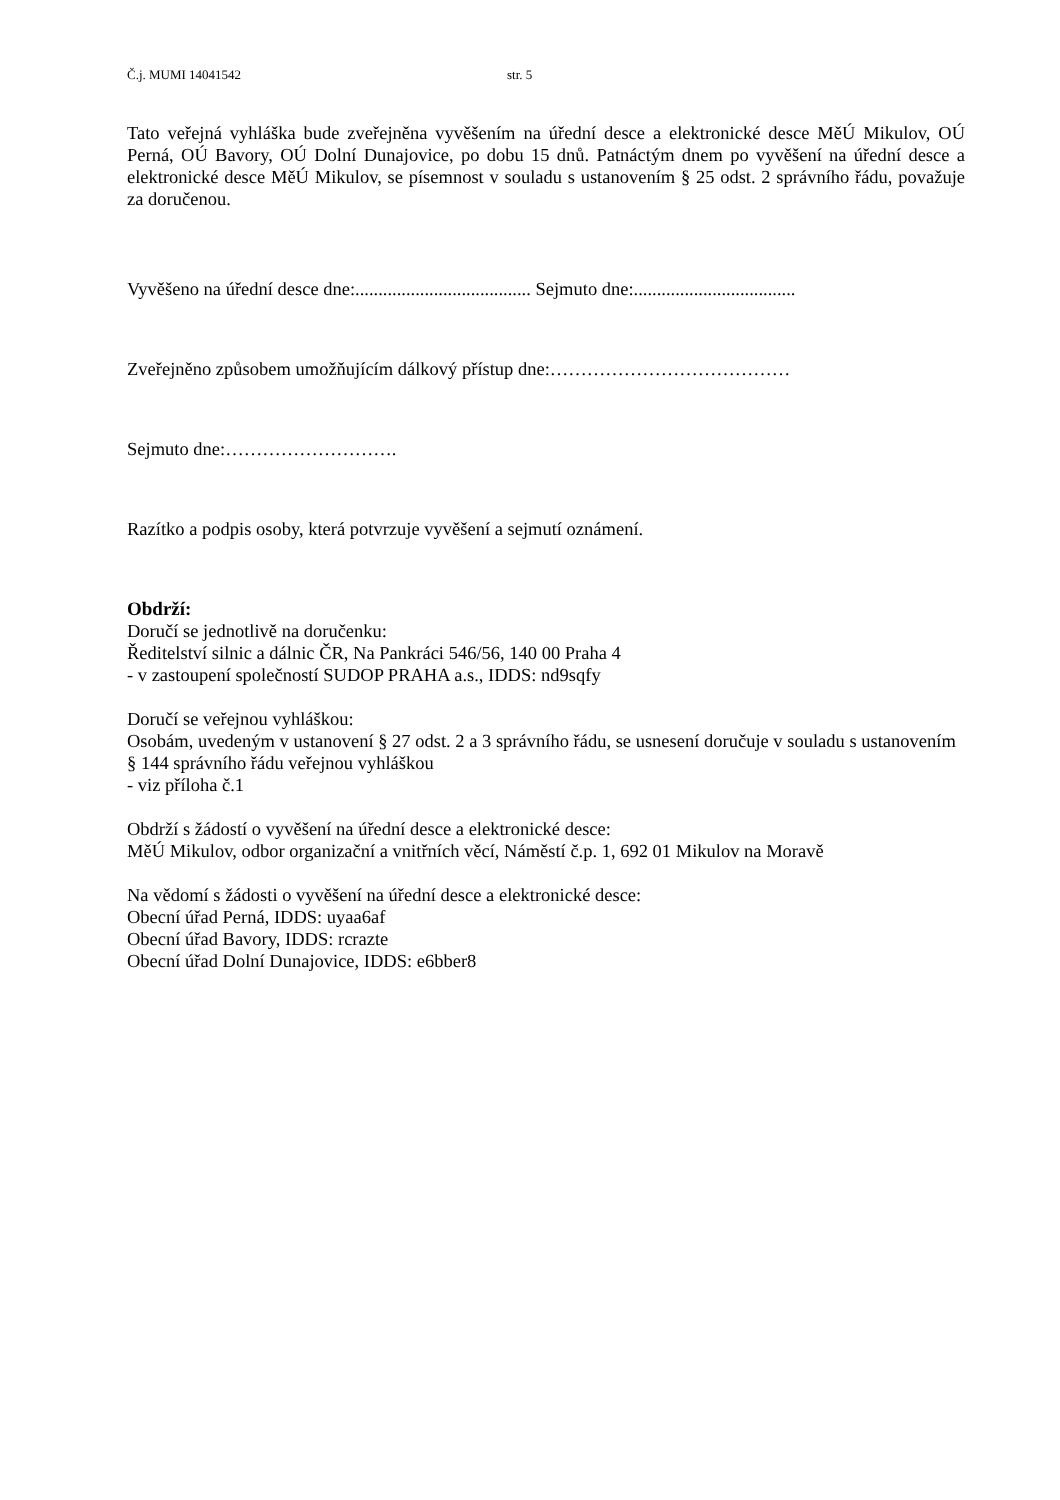Č.j. MUMI 14041542 str. 5
Tato veřejná vyhláška bude zveřejněna vyvěšením na úřední desce a elektronické desce MěÚ Mikulov, OÚ Perná, OÚ Bavory, OÚ Dolní Dunajovice, po dobu 15 dnů. Patnáctým dnem po vyvěšení na úřední desce a elektronické desce MěÚ Mikulov, se písemnost v souladu s ustanovením § 25 odst. 2 správního řádu, považuje za doručenou.
Vyvěšeno na úřední desce dne:...................................... Sejmuto dne:...................................
Zveřejněno způsobem umožňujícím dálkový přístup dne:…………………………………
Sejmuto dne:……………………….
Razítko a podpis osoby, která potvrzuje vyvěšení a sejmutí oznámení.
Obdrží:
Doručí se jednotlivě na doručenku:
Ředitelství silnic a dálnic ČR, Na Pankráci 546/56, 140 00 Praha 4
- v zastoupení společností SUDOP PRAHA a.s., IDDS: nd9sqfy
Doručí se veřejnou vyhláškou:
Osobám, uvedeným v ustanovení § 27 odst. 2 a 3 správního řádu, se usnesení doručuje v souladu s ustanovením § 144 správního řádu veřejnou vyhláškou
- viz příloha č.1
Obdrží s žádostí o vyvěšení na úřední desce a elektronické desce:
MěÚ Mikulov, odbor organizační a vnitřních věcí, Náměstí č.p. 1, 692 01 Mikulov na Moravě
Na vědomí s žádosti o vyvěšení na úřední desce a elektronické desce:
Obecní úřad Perná, IDDS: uyaa6af
Obecní úřad Bavory, IDDS: rcrazte
Obecní úřad Dolní Dunajovice, IDDS: e6bber8